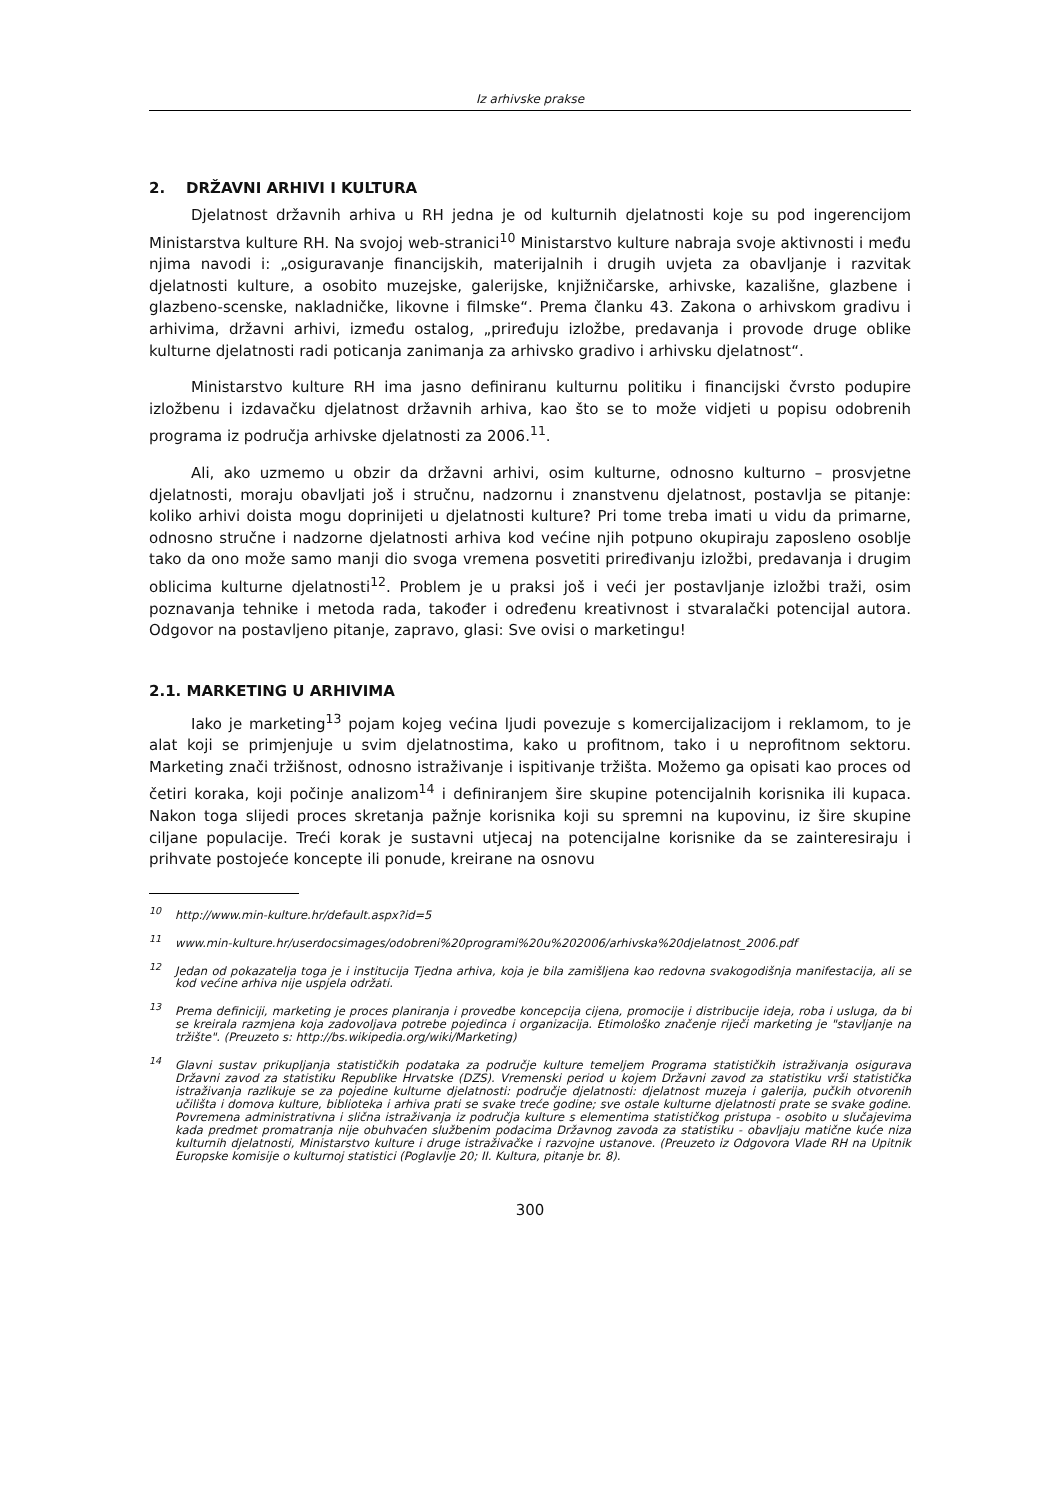Iz arhivske prakse
2. DRŽAVNI ARHIVI I KULTURA
Djelatnost državnih arhiva u RH jedna je od kulturnih djelatnosti koje su pod ingerencijom Ministarstva kulture RH. Na svojoj web-stranici<sup>10</sup> Ministarstvo kulture nabraja svoje aktivnosti i među njima navodi i: „osiguravanje financijskih, materijalnih i drugih uvjeta za obavljanje i razvitak djelatnosti kulture, a osobito muzejske, galerijske, knjižničarske, arhivske, kazališne, glazbene i glazbeno-scenske, nakladničke, likovne i filmske“. Prema članku 43. Zakona o arhivskom gradivu i arhivima, državni arhivi, između ostalog, „priređuju izložbe, predavanja i provode druge oblike kulturne djelatnosti radi poticanja zanimanja za arhivsko gradivo i arhivsku djelatnost“.
Ministarstvo kulture RH ima jasno definiranu kulturnu politiku i financijski čvrsto podupire izložbenu i izdavačku djelatnost državnih arhiva, kao što se to može vidjeti u popisu odobrenih programa iz područja arhivske djelatnosti za 2006.<sup>11</sup>.
Ali, ako uzmemo u obzir da državni arhivi, osim kulturne, odnosno kulturno – prosvjetne djelatnosti, moraju obavljati još i stručnu, nadzornu i znanstvenu djelatnost, postavlja se pitanje: koliko arhivi doista mogu doprinijeti u djelatnosti kulture? Pri tome treba imati u vidu da primarne, odnosno stručne i nadzorne djelatnosti arhiva kod većine njih potpuno okupiraju zaposleno osoblje tako da ono može samo manji dio svoga vremena posvetiti priređivanju izložbi, predavanja i drugim oblicima kulturne djelatnosti<sup>12</sup>. Problem je u praksi još i veći jer postavljanje izložbi traži, osim poznavanja tehnike i metoda rada, također i određenu kreativnost i stvaralački potencijal autora. Odgovor na postavljeno pitanje, zapravo, glasi: Sve ovisi o marketingu!
2.1. MARKETING U ARHIVIMA
Iako je marketing<sup>13</sup> pojam kojeg većina ljudi povezuje s komercijalizacijom i reklamom, to je alat koji se primjenjuje u svim djelatnostima, kako u profitnom, tako i u neprofitnom sektoru. Marketing znači tržišnost, odnosno istraživanje i ispitivanje tržišta. Možemo ga opisati kao proces od četiri koraka, koji počinje analizom<sup>14</sup> i definiranjem šire skupine potencijalnih korisnika ili kupaca. Nakon toga slijedi proces skretanja pažnje korisnika koji su spremni na kupovinu, iz šire skupine ciljane populacije. Treći korak je sustavni utjecaj na potencijalne korisnike da se zainteresiraju i prihvate postojeće koncepte ili ponude, kreirane na osnovu
<sup>10</sup> http://www.min-kulture.hr/default.aspx?id=5
<sup>11</sup> www.min-kulture.hr/userdocsimages/odobreni%20programi%20u%202006/arhivska%20djelatnost_2006.pdf
<sup>12</sup> Jedan od pokazatelja toga je i institucija Tjedna arhiva, koja je bila zamišljena kao redovna svakogodišnja manifestacija, ali se kod većine arhiva nije uspjela održati.
<sup>13</sup> Prema definiciji, marketing je proces planiranja i provedbe koncepcija cijena, promocije i distribucije ideja, roba i usluga, da bi se kreirala razmjena koja zadovoljava potrebe pojedinca i organizacija. Etimološko značenje riječi marketing je "stavljanje na tržište". (Preuzeto s: http://bs.wikipedia.org/wiki/Marketing)
<sup>14</sup> Glavni sustav prikupljanja statističkih podataka za područje kulture temeljem Programa statističkih istraživanja osigurava Državni zavod za statistiku Republike Hrvatske (DZS). Vremenski period u kojem Državni zavod za statistiku vrši statistička istraživanja razlikuje se za pojedine kulturne djelatnosti: područje djelatnosti: djelatnost muzeja i galerija, pučkih otvorenih učilišta i domova kulture, biblioteka i arhiva prati se svake treće godine; sve ostale kulturne djelatnosti prate se svake godine. Povremena administrativna i slična istraživanja iz područja kulture s elementima statističkog pristupa - osobito u slučajevima kada predmet promatranja nije obuhvaćen službenim podacima Državnog zavoda za statistiku - obavljaju matične kuće niza kulturnih djelatnosti, Ministarstvo kulture i druge istraživačke i razvojne ustanove. (Preuzeto iz Odgovora Vlade RH na Upitnik Europske komisije o kulturnoj statistici (Poglavlje 20; II. Kultura, pitanje br. 8).
300